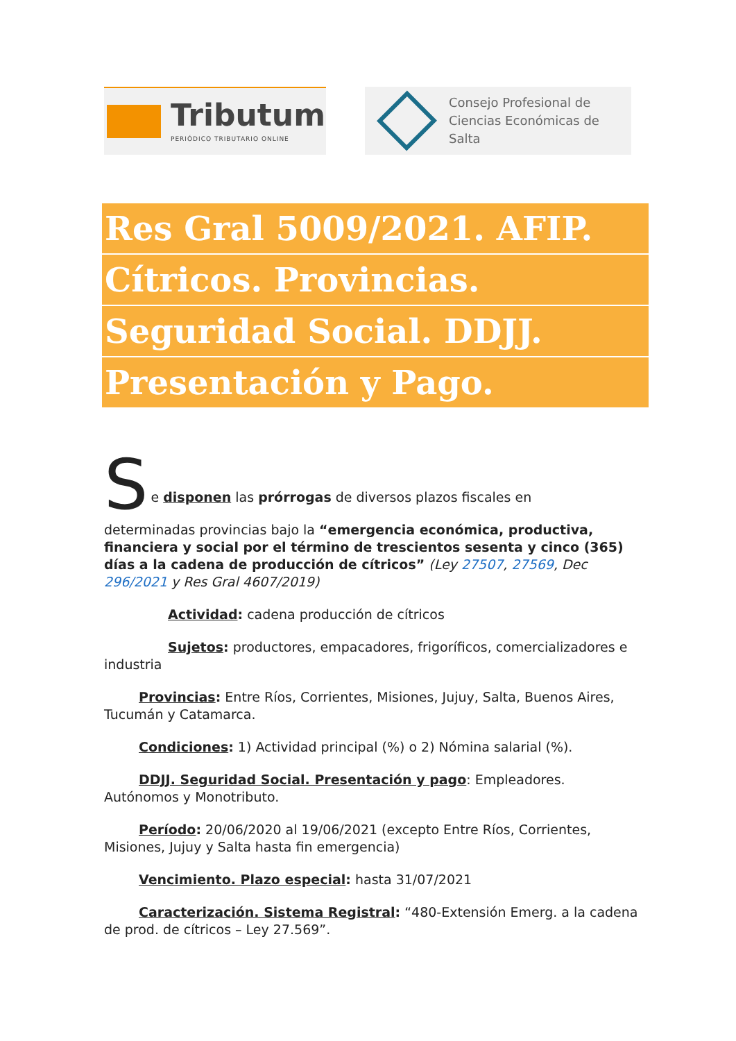Tributum
PERIÓDICO TRIBUTARIO ONLINE
Consejo Profesional de
Ciencias Económicas de Salta
Res Gral 5009/2021. AFIP.
Cítricos. Provincias.
Seguridad Social. DDJJ.
Presentación y Pago.
S
e disponen las prórrogas de diversos plazos fiscales en
determinadas provincias bajo la “emergencia económica, productiva, financiera y social por el término de trescientos sesenta y cinco (365) días a la cadena de producción de cítricos” (Ley 27507, 27569, Dec 296/2021 y Res Gral 4607/2019)
Actividad: cadena producción de cítricos
Sujetos: productores, empacadores, frigoríficos, comercializadores e industria
Provincias: Entre Ríos, Corrientes, Misiones, Jujuy, Salta, Buenos Aires, Tucumán y Catamarca.
Condiciones: 1) Actividad principal (%) o 2) Nómina salarial (%).
DDJJ. Seguridad Social. Presentación y pago: Empleadores. Autónomos y Monotributo.
Período: 20/06/2020 al 19/06/2021 (excepto Entre Ríos, Corrientes, Misiones, Jujuy y Salta hasta fin emergencia)
Vencimiento. Plazo especial: hasta 31/07/2021
Caracterización. Sistema Registral: “480-Extensión Emerg. a la cadena de prod. de cítricos – Ley 27.569”.